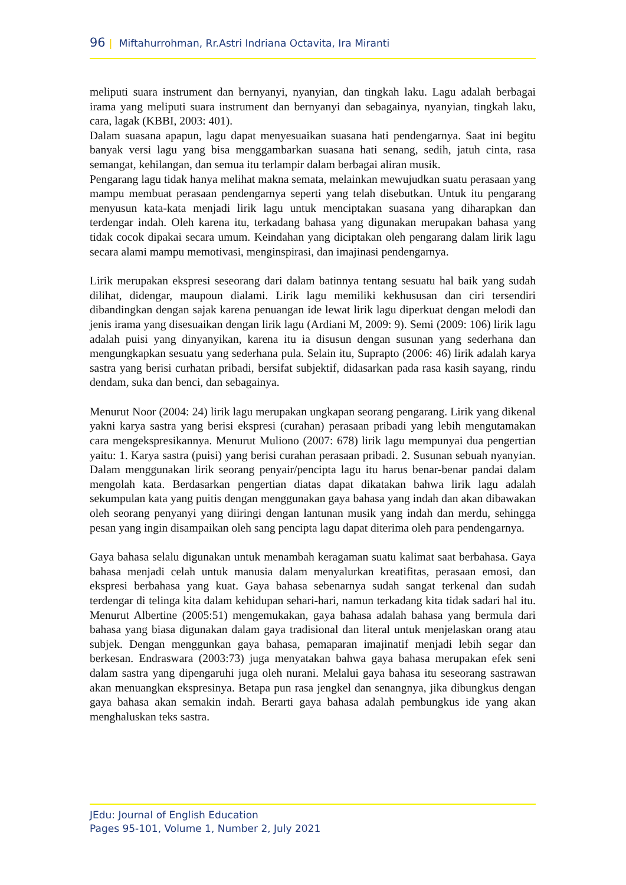96 | Miftahurrohman, Rr.Astri Indriana Octavita, Ira Miranti
meliputi suara instrument dan bernyanyi, nyanyian, dan tingkah laku. Lagu adalah berbagai irama yang meliputi suara instrument dan bernyanyi dan sebagainya, nyanyian, tingkah laku, cara, lagak (KBBI, 2003: 401).
Dalam suasana apapun, lagu dapat menyesuaikan suasana hati pendengarnya. Saat ini begitu banyak versi lagu yang bisa menggambarkan suasana hati senang, sedih, jatuh cinta, rasa semangat, kehilangan, dan semua itu terlampir dalam berbagai aliran musik.
Pengarang lagu tidak hanya melihat makna semata, melainkan mewujudkan suatu perasaan yang mampu membuat perasaan pendengarnya seperti yang telah disebutkan. Untuk itu pengarang menyusun kata-kata menjadi lirik lagu untuk menciptakan suasana yang diharapkan dan terdengar indah. Oleh karena itu, terkadang bahasa yang digunakan merupakan bahasa yang tidak cocok dipakai secara umum. Keindahan yang diciptakan oleh pengarang dalam lirik lagu secara alami mampu memotivasi, menginspirasi, dan imajinasi pendengarnya.
Lirik merupakan ekspresi seseorang dari dalam batinnya tentang sesuatu hal baik yang sudah dilihat, didengar, maupoun dialami. Lirik lagu memiliki kekhususan dan ciri tersendiri dibandingkan dengan sajak karena penuangan ide lewat lirik lagu diperkuat dengan melodi dan jenis irama yang disesuaikan dengan lirik lagu (Ardiani M, 2009: 9). Semi (2009: 106) lirik lagu adalah puisi yang dinyanyikan, karena itu ia disusun dengan susunan yang sederhana dan mengungkapkan sesuatu yang sederhana pula. Selain itu, Suprapto (2006: 46) lirik adalah karya sastra yang berisi curhatan pribadi, bersifat subjektif, didasarkan pada rasa kasih sayang, rindu dendam, suka dan benci, dan sebagainya.
Menurut Noor (2004: 24) lirik lagu merupakan ungkapan seorang pengarang. Lirik yang dikenal yakni karya sastra yang berisi ekspresi (curahan) perasaan pribadi yang lebih mengutamakan cara mengekspresikannya. Menurut Muliono (2007: 678) lirik lagu mempunyai dua pengertian yaitu: 1. Karya sastra (puisi) yang berisi curahan perasaan pribadi. 2. Susunan sebuah nyanyian. Dalam menggunakan lirik seorang penyair/pencipta lagu itu harus benar-benar pandai dalam mengolah kata. Berdasarkan pengertian diatas dapat dikatakan bahwa lirik lagu adalah sekumpulan kata yang puitis dengan menggunakan gaya bahasa yang indah dan akan dibawakan oleh seorang penyanyi yang diiringi dengan lantunan musik yang indah dan merdu, sehingga pesan yang ingin disampaikan oleh sang pencipta lagu dapat diterima oleh para pendengarnya.
Gaya bahasa selalu digunakan untuk menambah keragaman suatu kalimat saat berbahasa. Gaya bahasa menjadi celah untuk manusia dalam menyalurkan kreatifitas, perasaan emosi, dan ekspresi berbahasa yang kuat. Gaya bahasa sebenarnya sudah sangat terkenal dan sudah terdengar di telinga kita dalam kehidupan sehari-hari, namun terkadang kita tidak sadari hal itu. Menurut Albertine (2005:51) mengemukakan, gaya bahasa adalah bahasa yang bermula dari bahasa yang biasa digunakan dalam gaya tradisional dan literal untuk menjelaskan orang atau subjek. Dengan menggunkan gaya bahasa, pemaparan imajinatif menjadi lebih segar dan berkesan. Endraswara (2003:73) juga menyatakan bahwa gaya bahasa merupakan efek seni dalam sastra yang dipengaruhi juga oleh nurani. Melalui gaya bahasa itu seseorang sastrawan akan menuangkan ekspresinya. Betapa pun rasa jengkel dan senangnya, jika dibungkus dengan gaya bahasa akan semakin indah. Berarti gaya bahasa adalah pembungkus ide yang akan menghaluskan teks sastra.
JEdu: Journal of English Education
Pages 95-101, Volume 1, Number 2, July 2021